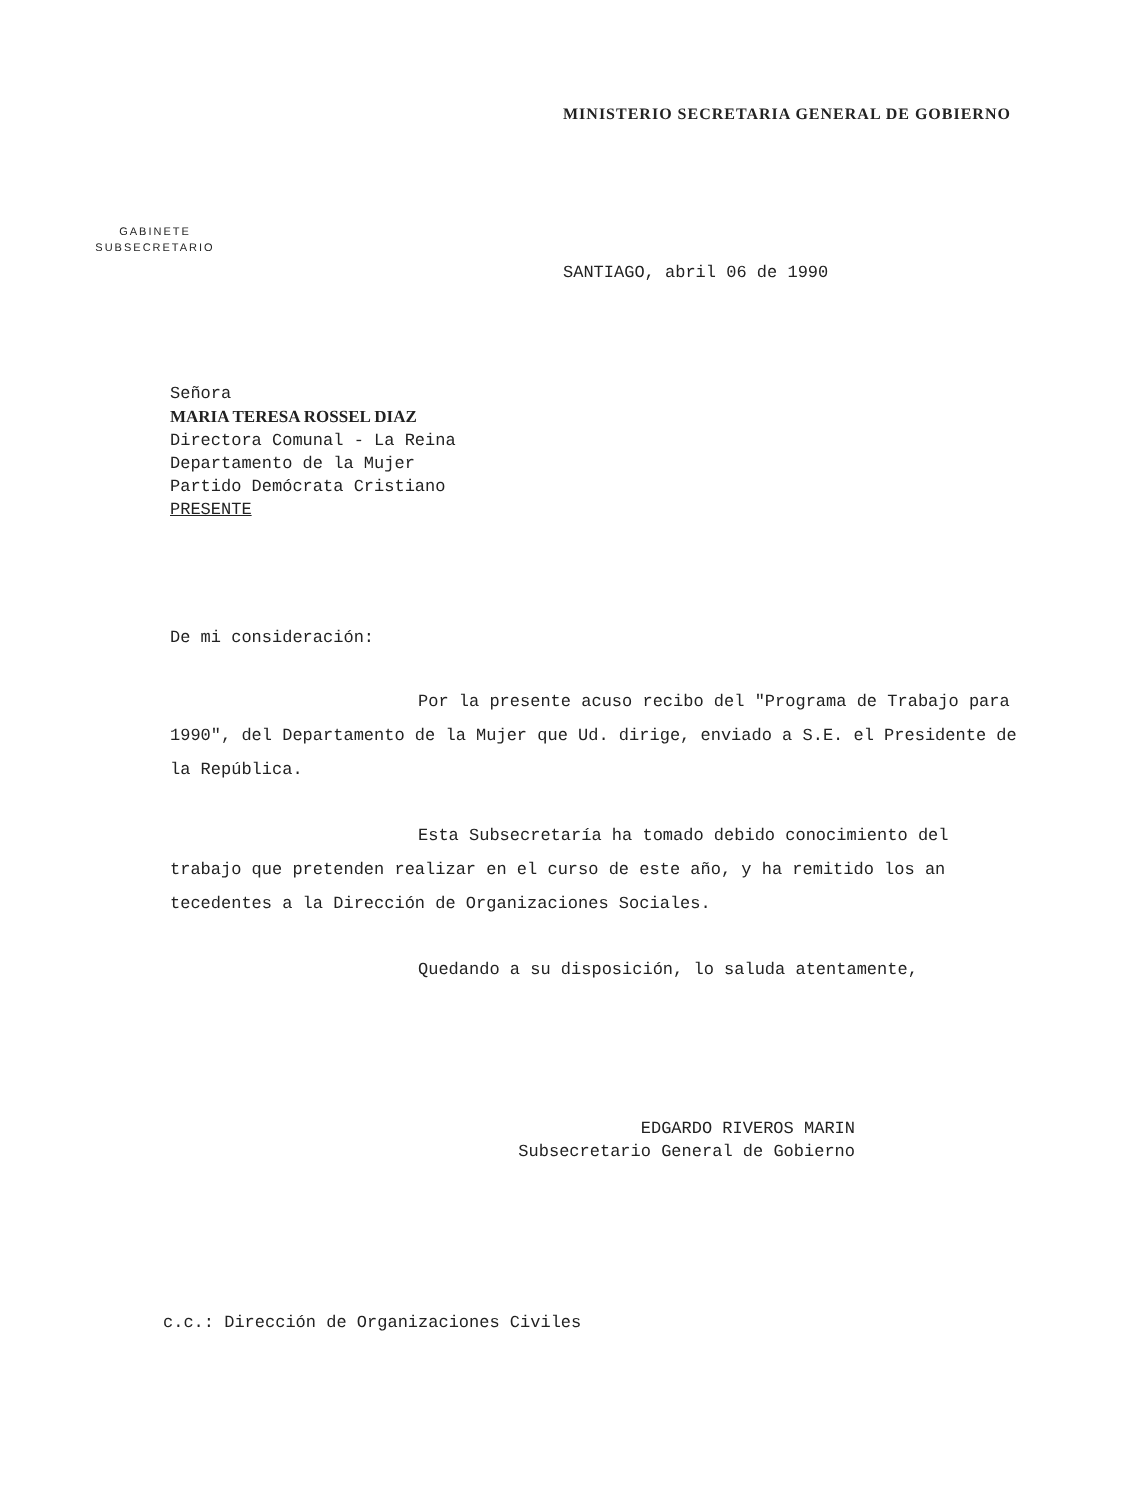MINISTERIO SECRETARIA GENERAL DE GOBIERNO
GABINETE
SUBSECRETARIO
SANTIAGO, abril 06 de 1990
Señora
MARIA TERESA ROSSEL DIAZ
Directora Comunal - La Reina
Departamento de la Mujer
Partido Demócrata Cristiano
PRESENTE
De mi consideración:
Por la presente acuso recibo del "Programa de Trabajo para 1990", del Departamento de la Mujer que Ud. dirige, enviado a S.E. el Presidente de la República.
Esta Subsecretaría ha tomado debido conocimiento del trabajo que pretenden realizar en el curso de este año, y ha remitido los an tecedentes a la Dirección de Organizaciones Sociales.
Quedando a su disposición, lo saluda atentamente,
EDGARDO RIVEROS MARIN
Subsecretario General de Gobierno
c.c.: Dirección de Organizaciones Civiles